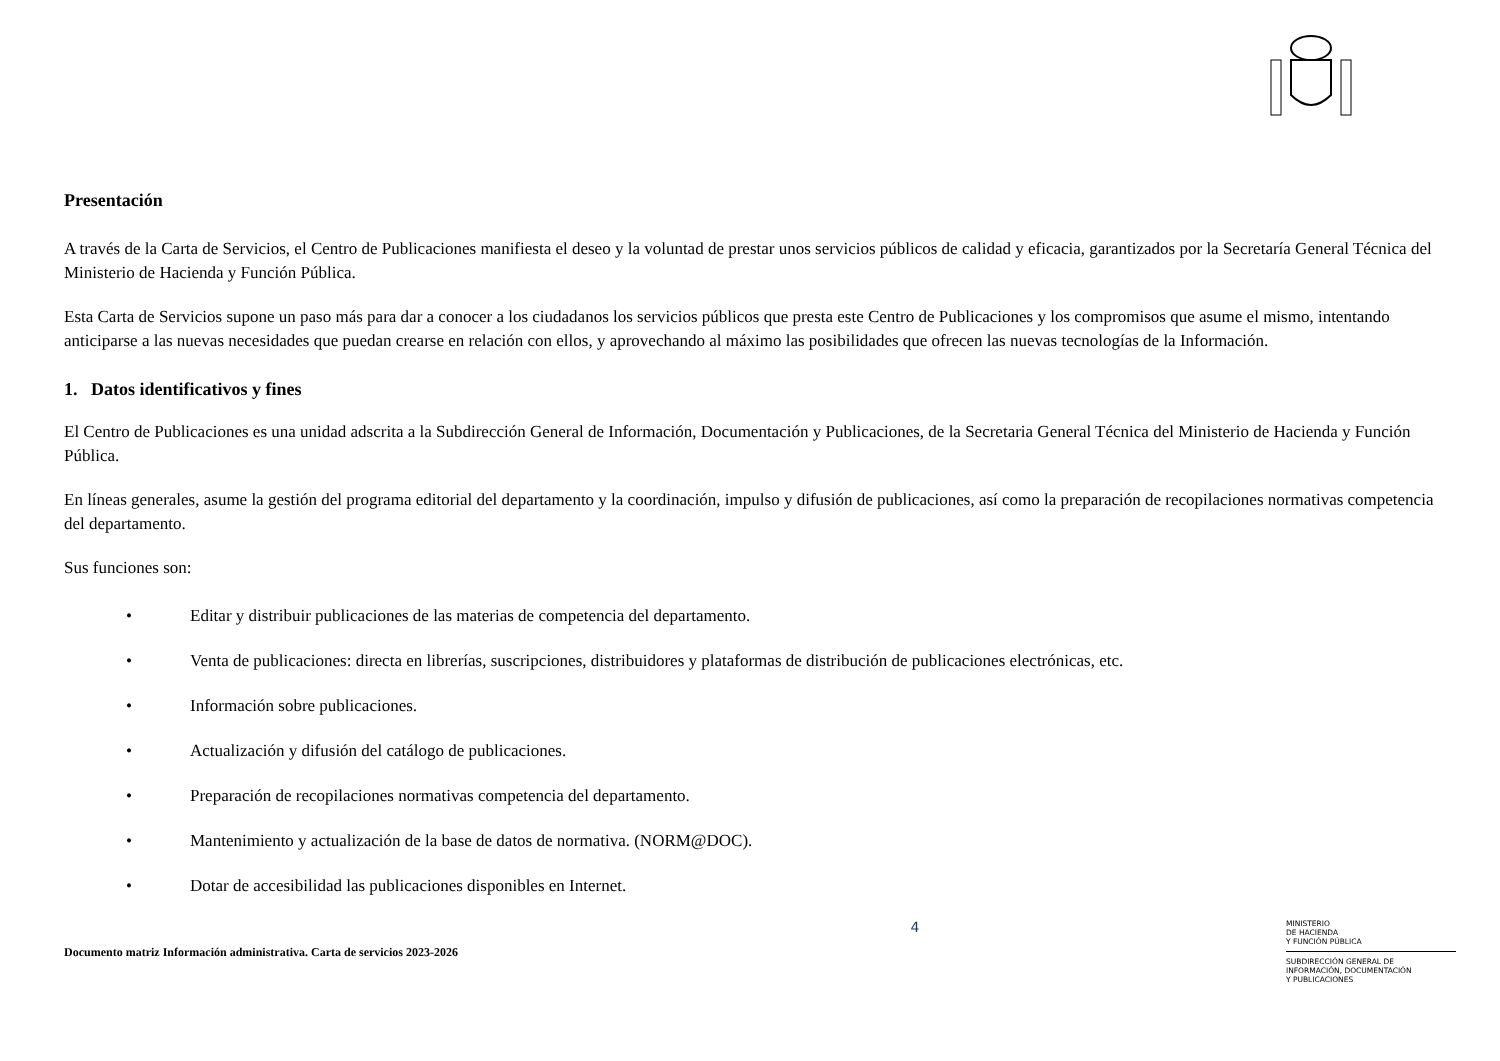Presentación
A través de la Carta de Servicios, el Centro de Publicaciones manifiesta el deseo y la voluntad de prestar unos servicios públicos de calidad y eficacia, garantizados por la Secretaría General Técnica del Ministerio de Hacienda y Función Pública.
Esta Carta de Servicios supone un paso más para dar a conocer a los ciudadanos los servicios públicos que presta este Centro de Publicaciones y los compromisos que asume el mismo, intentando anticiparse a las nuevas necesidades que puedan crearse en relación con ellos, y aprovechando al máximo las posibilidades que ofrecen las nuevas tecnologías de la Información.
1. Datos identificativos y fines
El Centro de Publicaciones es una unidad adscrita a la Subdirección General de Información, Documentación y Publicaciones, de la Secretaria General Técnica del Ministerio de Hacienda y Función Pública.
En líneas generales, asume la gestión del programa editorial del departamento y la coordinación, impulso y difusión de publicaciones, así como la preparación de recopilaciones normativas competencia del departamento.
Sus funciones son:
• Editar y distribuir publicaciones de las materias de competencia del departamento.
• Venta de publicaciones: directa en librerías, suscripciones, distribuidores y plataformas de distribución de publicaciones electrónicas, etc.
• Información sobre publicaciones.
• Actualización y difusión del catálogo de publicaciones.
• Preparación de recopilaciones normativas competencia del departamento.
• Mantenimiento y actualización de la base de datos de normativa. (NORM@DOC).
• Dotar de accesibilidad las publicaciones disponibles en Internet.
Documento matriz Información administrativa. Carta de servicios 2023-2026
4
MINISTERIO
DE HACIENDA
Y FUNCIÓN PÚBLICA
SUBDIRECCIÓN GENERAL DE
INFORMACIÓN, DOCUMENTACIÓN
Y PUBLICACIONES